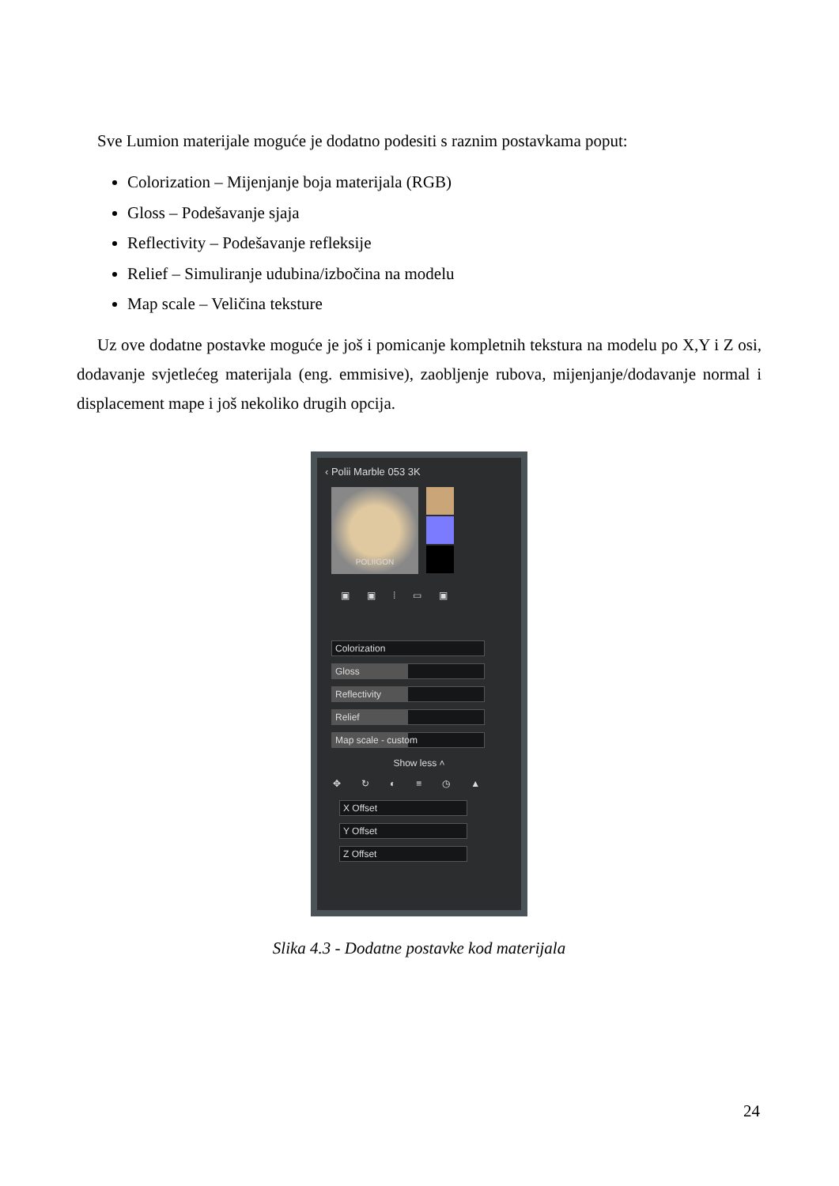Sve Lumion materijale moguće je dodatno podesiti s raznim postavkama poput:
Colorization – Mijenjanje boja materijala (RGB)
Gloss – Podešavanje sjaja
Reflectivity – Podešavanje refleksije
Relief – Simuliranje udubina/izbočina na modelu
Map scale – Veličina teksture
Uz ove dodatne postavke moguće je još i pomicanje kompletnih tekstura na modelu po X,Y i Z osi, dodavanje svjetlećeg materijala (eng. emmisive), zaobljenje rubova, mijenjanje/dodavanje normal i displacement mape i još nekoliko drugih opcija.
‹ Polii Marble 053 3K
POLIIGON
▣▣⁞▭▣
Colorization
Gloss
Reflectivity
Relief
Map scale - custom
Show less ˄
✥↻◐≡◷▲
X Offset
Y Offset
Z Offset
Slika 4.3 - Dodatne postavke kod materijala
24